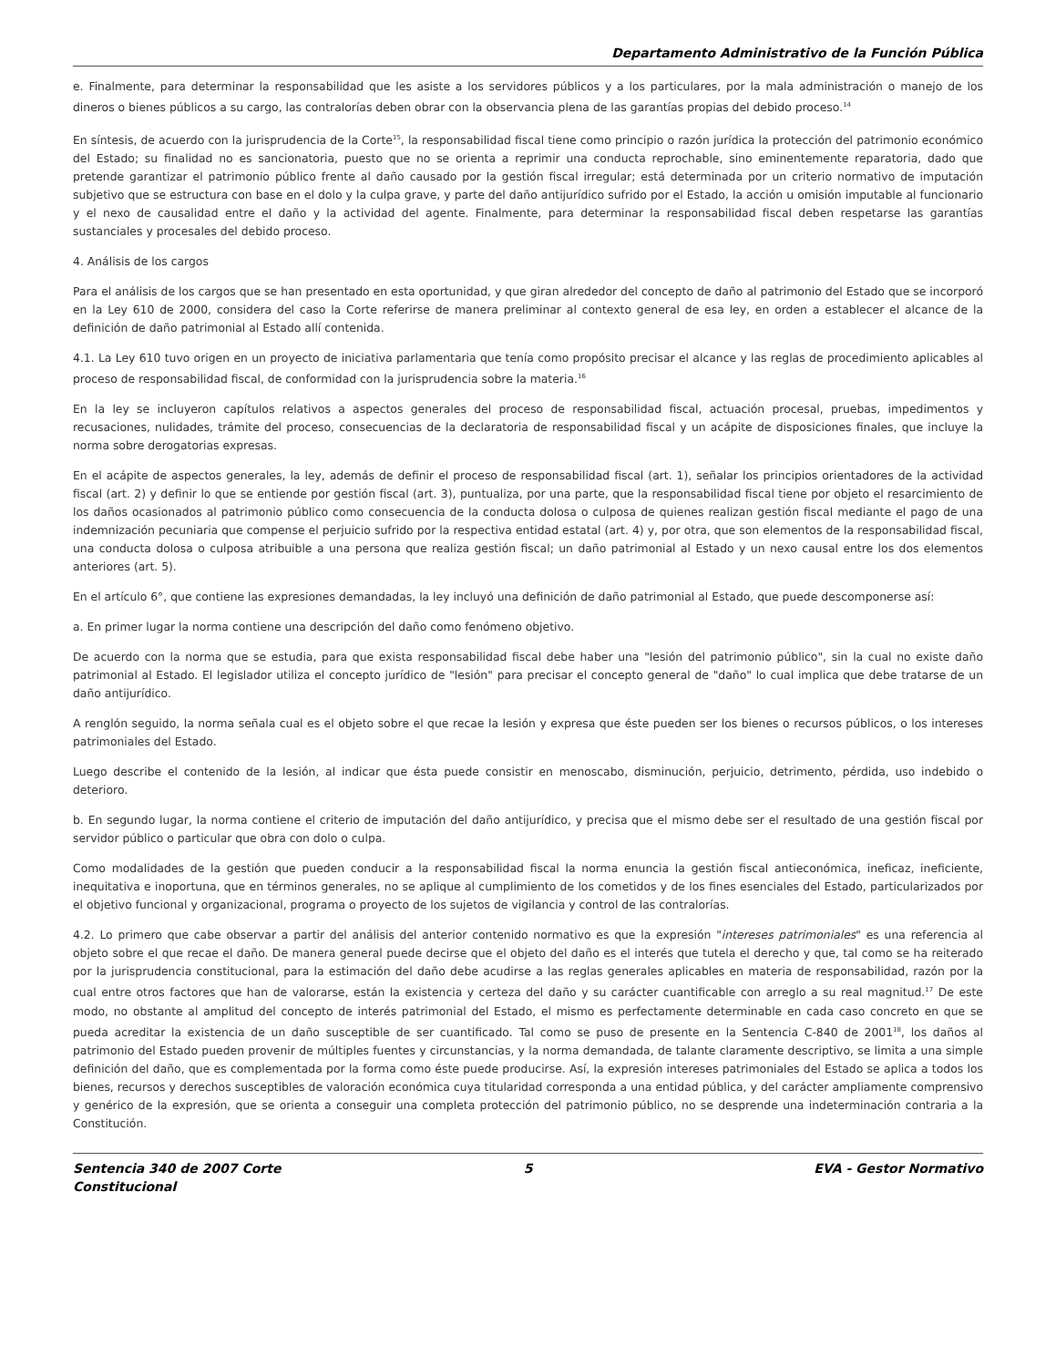Departamento Administrativo de la Función Pública
e. Finalmente, para determinar la responsabilidad que les asiste a los servidores públicos y a los particulares, por la mala administración o manejo de los dineros o bienes públicos a su cargo, las contralorías deben obrar con la observancia plena de las garantías propias del debido proceso.<sup>14</sup>
En síntesis, de acuerdo con la jurisprudencia de la Corte<sup>15</sup>, la responsabilidad fiscal tiene como principio o razón jurídica la protección del patrimonio económico del Estado; su finalidad no es sancionatoria, puesto que no se orienta a reprimir una conducta reprochable, sino eminentemente reparatoria, dado que pretende garantizar el patrimonio público frente al daño causado por la gestión fiscal irregular; está determinada por un criterio normativo de imputación subjetivo que se estructura con base en el dolo y la culpa grave, y parte del daño antijurídico sufrido por el Estado, la acción u omisión imputable al funcionario y el nexo de causalidad entre el daño y la actividad del agente. Finalmente, para determinar la responsabilidad fiscal deben respetarse las garantías sustanciales y procesales del debido proceso.
4. Análisis de los cargos
Para el análisis de los cargos que se han presentado en esta oportunidad, y que giran alrededor del concepto de daño al patrimonio del Estado que se incorporó en la Ley 610 de 2000, considera del caso la Corte referirse de manera preliminar al contexto general de esa ley, en orden a establecer el alcance de la definición de daño patrimonial al Estado allí contenida.
4.1. La Ley 610 tuvo origen en un proyecto de iniciativa parlamentaria que tenía como propósito precisar el alcance y las reglas de procedimiento aplicables al proceso de responsabilidad fiscal, de conformidad con la jurisprudencia sobre la materia.<sup>16</sup>
En la ley se incluyeron capítulos relativos a aspectos generales del proceso de responsabilidad fiscal, actuación procesal, pruebas, impedimentos y recusaciones, nulidades, trámite del proceso, consecuencias de la declaratoria de responsabilidad fiscal y un acápite de disposiciones finales, que incluye la norma sobre derogatorias expresas.
En el acápite de aspectos generales, la ley, además de definir el proceso de responsabilidad fiscal (art. 1), señalar los principios orientadores de la actividad fiscal (art. 2) y definir lo que se entiende por gestión fiscal (art. 3), puntualiza, por una parte, que la responsabilidad fiscal tiene por objeto el resarcimiento de los daños ocasionados al patrimonio público como consecuencia de la conducta dolosa o culposa de quienes realizan gestión fiscal mediante el pago de una indemnización pecuniaria que compense el perjuicio sufrido por la respectiva entidad estatal (art. 4) y, por otra, que son elementos de la responsabilidad fiscal, una conducta dolosa o culposa atribuible a una persona que realiza gestión fiscal; un daño patrimonial al Estado y un nexo causal entre los dos elementos anteriores (art. 5).
En el artículo 6°, que contiene las expresiones demandadas, la ley incluyó una definición de daño patrimonial al Estado, que puede descomponerse así:
a. En primer lugar la norma contiene una descripción del daño como fenómeno objetivo.
De acuerdo con la norma que se estudia, para que exista responsabilidad fiscal debe haber una "lesión del patrimonio público", sin la cual no existe daño patrimonial al Estado. El legislador utiliza el concepto jurídico de "lesión" para precisar el concepto general de "daño" lo cual implica que debe tratarse de un daño antijurídico.
A renglón seguido, la norma señala cual es el objeto sobre el que recae la lesión y expresa que éste pueden ser los bienes o recursos públicos, o los intereses patrimoniales del Estado.
Luego describe el contenido de la lesión, al indicar que ésta puede consistir en menoscabo, disminución, perjuicio, detrimento, pérdida, uso indebido o deterioro.
b. En segundo lugar, la norma contiene el criterio de imputación del daño antijurídico, y precisa que el mismo debe ser el resultado de una gestión fiscal por servidor público o particular que obra con dolo o culpa.
Como modalidades de la gestión que pueden conducir a la responsabilidad fiscal la norma enuncia la gestión fiscal antieconómica, ineficaz, ineficiente, inequitativa e inoportuna, que en términos generales, no se aplique al cumplimiento de los cometidos y de los fines esenciales del Estado, particularizados por el objetivo funcional y organizacional, programa o proyecto de los sujetos de vigilancia y control de las contralorías.
4.2. Lo primero que cabe observar a partir del análisis del anterior contenido normativo es que la expresión "intereses patrimoniales" es una referencia al objeto sobre el que recae el daño. De manera general puede decirse que el objeto del daño es el interés que tutela el derecho y que, tal como se ha reiterado por la jurisprudencia constitucional, para la estimación del daño debe acudirse a las reglas generales aplicables en materia de responsabilidad, razón por la cual entre otros factores que han de valorarse, están la existencia y certeza del daño y su carácter cuantificable con arreglo a su real magnitud.<sup>17</sup> De este modo, no obstante al amplitud del concepto de interés patrimonial del Estado, el mismo es perfectamente determinable en cada caso concreto en que se pueda acreditar la existencia de un daño susceptible de ser cuantificado. Tal como se puso de presente en la Sentencia C-840 de 2001<sup>18</sup>, los daños al patrimonio del Estado pueden provenir de múltiples fuentes y circunstancias, y la norma demandada, de talante claramente descriptivo, se limita a una simple definición del daño, que es complementada por la forma como éste puede producirse. Así, la expresión intereses patrimoniales del Estado se aplica a todos los bienes, recursos y derechos susceptibles de valoración económica cuya titularidad corresponda a una entidad pública, y del carácter ampliamente comprensivo y genérico de la expresión, que se orienta a conseguir una completa protección del patrimonio público, no se desprende una indeterminación contraria a la Constitución.
Sentencia 340 de 2007 Corte Constitucional
5 EVA - Gestor Normativo